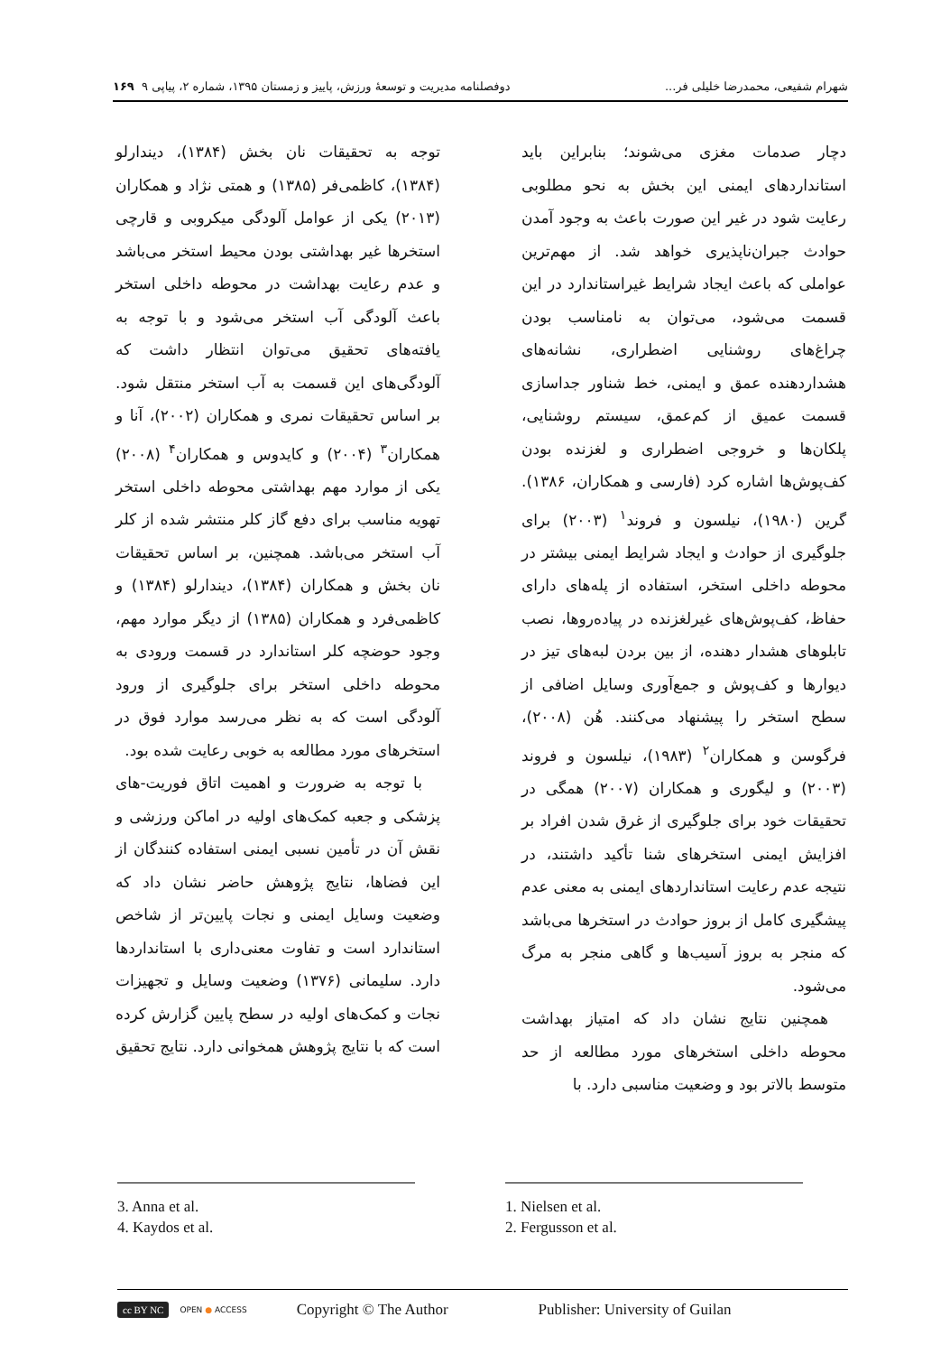شهرام شفیعی، محمدرضا خلیلی فر... دوفصلنامه مدیریت و توسعهٔ ورزش، پاییز و زمستان ۱۳۹۵، شماره ۲، پیاپی ۹ ۱۶۹
دچار صدمات مغزی می‌شوند؛ بنابراین باید استانداردهای ایمنی این بخش به نحو مطلوبی رعایت شود در غیر این صورت باعث به وجود آمدن حوادث جبران‌ناپذیری خواهد شد. از مهم‌ترین عواملی که باعث ایجاد شرایط غیراستاندارد در این قسمت می‌شود، می‌توان به نامناسب بودن چراغ‌های روشنایی اضطراری، نشانه‌های هشداردهنده عمق و ایمنی، خط شناور جداسازی قسمت عمیق از کم‌عمق، سیستم روشنایی، پلکان‌ها و خروجی اضطراری و لغزنده بودن کف‌پوش‌ها اشاره کرد (فارسی و همکاران، ۱۳۸۶). گرین (۱۹۸۰)، نیلسون و فروند<sup>۱</sup> (۲۰۰۳) برای جلوگیری از حوادث و ایجاد شرایط ایمنی بیشتر در محوطه داخلی استخر، استفاده از پله‌های دارای حفاظ، کف‌پوش‌های غیرلغزنده در پیاده‌روها، نصب تابلوهای هشدار دهنده، از بین بردن لبه‌های تیز در دیوارها و کف‌پوش و جمع‌آوری وسایل اضافی از سطح استخر را پیشنهاد می‌کنند. هُن (۲۰۰۸)، فرگوسن و همکاران<sup>۲</sup> (۱۹۸۳)، نیلسون و فروند (۲۰۰۳) و لیگوری و همکاران (۲۰۰۷) همگی در تحقیقات خود برای جلوگیری از غرق شدن افراد بر افزایش ایمنی استخرهای شنا تأکید داشتند، در نتیجه عدم رعایت استانداردهای ایمنی به معنی عدم پیشگیری کامل از بروز حوادث در استخرها می‌باشد که منجر به بروز آسیب‌ها و گاهی منجر به مرگ می‌شود.
همچنین نتایج نشان داد که امتیاز بهداشت محوطه داخلی استخرهای مورد مطالعه از حد متوسط بالاتر بود و وضعیت مناسبی دارد. با
توجه به تحقیقات نان بخش (۱۳۸۴)، دیندارلو (۱۳۸۴)، کاظمی‌فر (۱۳۸۵) و همتی نژاد و همکاران (۲۰۱۳) یکی از عوامل آلودگی میکروبی و قارچی استخرها غیر بهداشتی بودن محیط استخر می‌باشد و عدم رعایت بهداشت در محوطه داخلی استخر باعث آلودگی آب استخر می‌شود و با توجه به یافته‌های تحقیق می‌توان انتظار داشت که آلودگی‌های این قسمت به آب استخر منتقل شود. بر اساس تحقیقات نمری و همکاران (۲۰۰۲)، آنا و همکاران<sup>۳</sup> (۲۰۰۴) و کایدوس و همکاران<sup>۴</sup> (۲۰۰۸) یکی از موارد مهم بهداشتی محوطه داخلی استخر تهویه مناسب برای دفع گاز کلر منتشر شده از کلر آب استخر می‌باشد. همچنین، بر اساس تحقیقات نان بخش و همکاران (۱۳۸۴)، دیندارلو (۱۳۸۴) و کاظمی‌فرد و همکاران (۱۳۸۵) از دیگر موارد مهم، وجود حوضچه کلر استاندارد در قسمت ورودی به محوطه داخلی استخر برای جلوگیری از ورود آلودگی است که به نظر می‌رسد موارد فوق در استخرهای مورد مطالعه به خوبی رعایت شده بود.
با توجه به ضرورت و اهمیت اتاق فوریت-های پزشکی و جعبه کمک‌های اولیه در اماکن ورزشی و نقش آن در تأمین نسبی ایمنی استفاده کنندگان از این فضاها، نتایج پژوهش حاضر نشان داد که وضعیت وسایل ایمنی و نجات پایین‌تر از شاخص استاندارد است و تفاوت معنی‌داری با استانداردها دارد. سلیمانی (۱۳۷۶) وضعیت وسایل و تجهیزات نجات و کمک‌های اولیه در سطح پایین گزارش کرده است که با نتایج پژوهش همخوانی دارد. نتایج تحقیق
1. Nielsen et al.
2. Fergusson et al.
3. Anna et al.
4. Kaydos et al.
cc BY NC OPEN ● ACCESS Copyright © The Author Publisher: University of Guilan